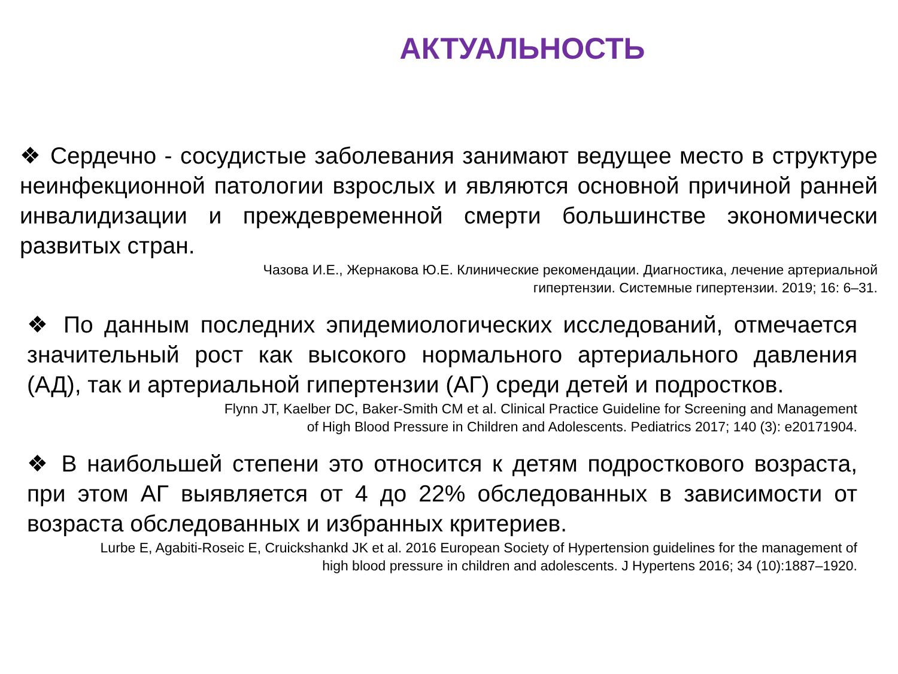АКТУАЛЬНОСТЬ
❖ Сердечно - сосудистые заболевания занимают ведущее место в структуре неинфекционной патологии взрослых и являются основной причиной ранней инвалидизации и преждевременной смерти большинстве экономически развитых стран.
Чазова И.Е., Жернакова Ю.Е. Клинические рекомендации. Диагностика, лечение артериальной
гипертензии. Системные гипертензии. 2019; 16: 6–31.
❖ По данным последних эпидемиологических исследований, отмечается значительный рост как высокого нормального артериального давления (АД), так и артериальной гипертензии (АГ) среди детей и подростков.
Flynn JT, Kaelber DC, Baker-Smith CM et al. Clinical Practice Guideline for Screening and Management
of High Blood Pressure in Children and Adolescents. Pediatrics 2017; 140 (3): e20171904.
❖ В наибольшей степени это относится к детям подросткового возраста, при этом АГ выявляется от 4 до 22% обследованных в зависимости от возраста обследованных и избранных критериев.
Lurbe E, Agabiti-Roseic E, Cruickshankd JK et al. 2016 European Society of Hypertension guidelines for the management of
high blood pressure in children and adolescents. J Hypertens 2016; 34 (10):1887–1920.